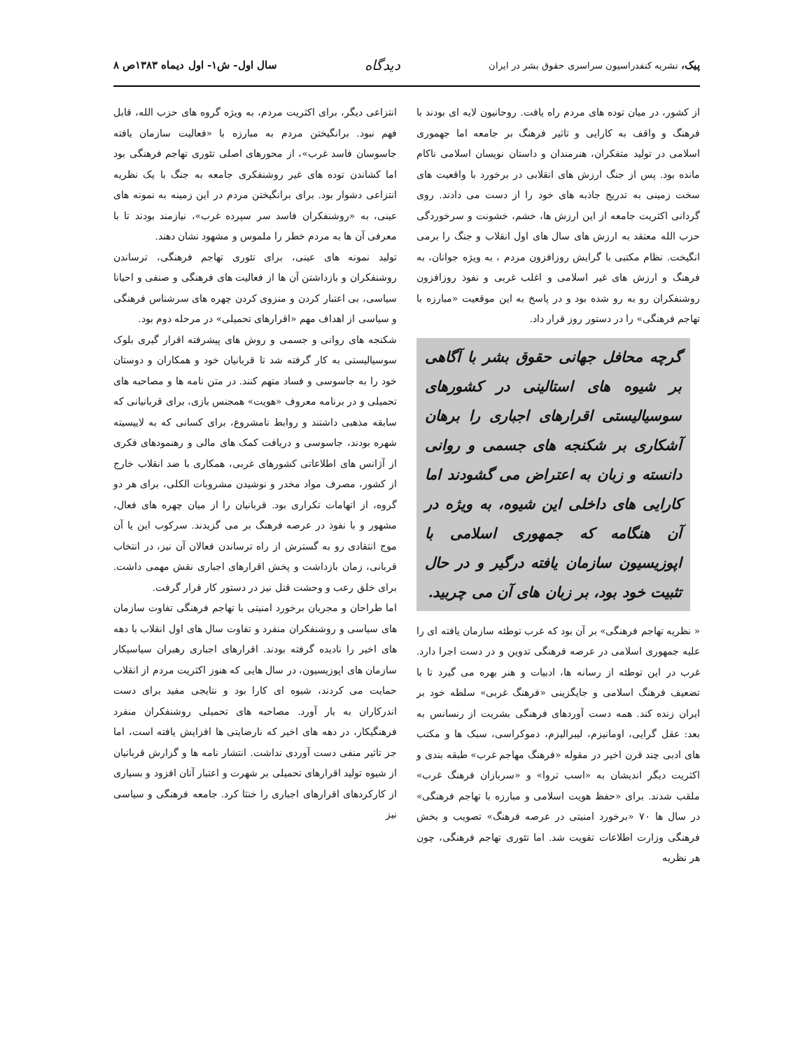پیک، نشریه کنفدراسیون سراسری حقوق بشر در ایران
دیدگاه
سال اول- ش۱- اول دیماه ۱۳۸۳ص ۸
از کشور، در میان توده های مردم راه یافت. روحانیون لایه ای بودند با فرهنگ و واقف به کارایی و تاثیر فرهنگ بر جامعه اما جهموری اسلامی در تولید متفکران، هنرمندان و داستان نویسان اسلامی ناکام مانده بود. پس از جنگ ارزش های انقلابی در برخورد با واقعیت های سخت زمینی به تدریج جاذبه های خود را از دست می دادند. روی گردانی اکثریت جامعه از این ارزش ها، خشم، خشونت و سرخوردگی حزب الله معتقد به ارزش های سال های اول انقلاب و جنگ را برمی انگیخت. نظام مکتبی با گرایش روزافزون مردم ، به ویژه جوانان، به فرهنگ و ارزش های غیر اسلامی و اغلب غربی و نفوذ روزافزون روشنفکران رو به رو شده بود و در پاسخ به این موقعیت «مبارزه با تهاجم فرهنگی» را در دستور روز قرار داد.
گرچه محافل جهانی حقوق بشر با آگاهی بر شیوه های استالینی در کشورهای سوسیالیستی اقرارهای اجباری را برهان آشکاری بر شکنجه های جسمی و روانی دانسته و زبان به اعتراض می گشودند اما کارایی های داخلی این شیوه، به ویژه در آن هنگامه که جمهوری اسلامی با اپوزیسیون سازمان یافته درگیر و در حال تثبیت خود بود، بر زبان های آن می چربید.
« نظریه تهاجم فرهنگی» بر آن بود که غرب توطئه سازمان یافته ای را علیه جمهوری اسلامی در عرصه فرهنگی تدوین و در دست اجرا دارد. غرب در این توطئه از رسانه ها، ادبیات و هنر بهره می گیرد تا با تضعیف فرهنگ اسلامی و جایگزینی «فرهنگ غربی» سلطه خود بر ایران زنده کند. همه دست آوردهای فرهنگی بشریت از رنسانس به بعد: عقل گرایی، اومانیزم، لیبرالیزم، دموکراسی، سبک ها و مکتب های ادبی چند قرن اخیر در مقوله «فرهنگ مهاجم غرب» طبقه بندی و اکثریت دیگر اندیشان به «اسب تروا» و «سربازان فرهنگ غرب» ملقب شدند. برای «حفظ هویت اسلامی و مبارزه با تهاجم فرهنگی» در سال ها ۷۰ «برخورد امنیتی در عرصه فرهنگ» تصویب و بخش فرهنگی وزارت اطلاعات تقویت شد. اما تئوری تهاجم فرهنگی، چون هر نظریه
انتزاعی دیگر، برای اکثریت مردم، به ویژه گروه های حزب الله، قابل فهم نبود. برانگیختن مردم به مبارزه با «فعالیت سازمان یافته جاسوسان فاسد غرب»، از محورهای اصلی تئوری تهاجم فرهنگی بود اما کشاندن توده های غیر روشنفکری جامعه به جنگ با یک نظریه انتزاعی دشوار بود. برای برانگیختن مردم در این زمینه به نمونه های عینی، به «روشنفکران فاسد سر سپرده غرب»، نیازمند بودند تا با معرفی آن ها به مردم خطر را ملموس و مشهود نشان دهند.
تولید نمونه های عینی، برای تئوری تهاجم فرهنگی، ترساندن روشنفکران و بازداشتن آن ها از فعالیت های فرهنگی و صنفی و احیانا سیاسی، بی اعتبار کردن و منزوی کردن چهره های سرشناس فرهنگی و سیاسی از اهداف مهم «اقرارهای تحمیلی» در مرحله دوم بود.
شکنجه های روانی و جسمی و روش های پیشرفته اقرار گیری بلوک سوسیالیستی به کار گرفته شد تا قربانیان خود و همکاران و دوستان خود را به جاسوسی و فساد متهم کنند. در متن نامه ها و مصاحبه های تحمیلی و در برنامه معروف «هویت» همجنس بازی، برای قربانیانی که سابقه مذهبی داشتند و روابط نامشروع، برای کسانی که به لاییسیته شهره بودند، جاسوسی و دریافت کمک های مالی و رهنمودهای فکری از آژانس های اطلاعاتی کشورهای غربی، همکاری با ضد انقلاب خارج از کشور، مصرف مواد مخدر و نوشیدن مشروبات الکلی، برای هر دو گروه، از اتهامات تکراری بود. قربانیان را از میان چهره های فعال، مشهور و با نفوذ در عرصه فرهنگ بر می گزیدند. سرکوب این یا آن موج انتقادی رو به گسترش از راه ترساندن فعالان آن نیز، در انتخاب قربانی، زمان بازداشت و پخش اقرارهای اجباری نقش مهمی داشت. برای خلق رعب و وحشت قتل نیز در دستور کار قرار گرفت.
اما طراحان و مجریان برخورد امنیتی با تهاجم فرهنگی تفاوت سازمان های سیاسی و روشنفکران منفرد و تفاوت سال های اول انقلاب با دهه های اخیر را نادیده گرفته بودند. اقرارهای اجباری رهبران سیاسیکار سازمان های اپوزیسیون، در سال هایی که هنوز اکثریت مردم از انقلاب حمایت می کردند، شیوه ای کارا بود و نتایجی مفید برای دست اندرکاران به بار آورد. مصاحبه های تحمیلی روشنفکران منفرد فرهنگیکار، در دهه های اخیر که نارضایتی ها افزایش یافته است، اما جز تاثیر منفی دست آوردی نداشت. انتشار نامه ها و گزارش قربانیان از شیوه تولید اقرارهای تحمیلی بر شهرت و اعتبار آنان افزود و بسیاری از کارکردهای اقرارهای اجباری را خنثا کرد. جامعه فرهنگی و سیاسی نیز